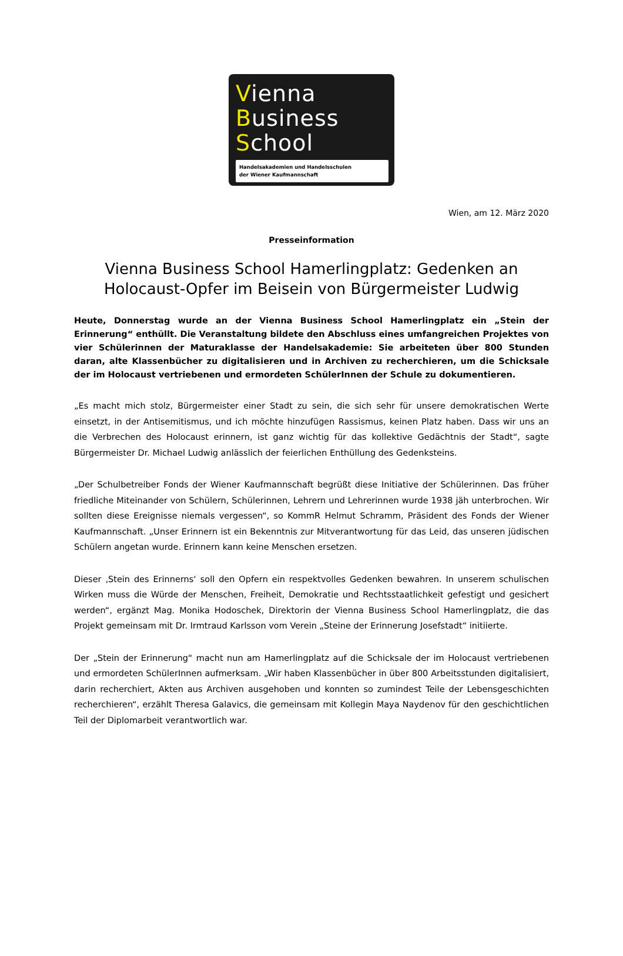Vienna
Business
School
Handelsakademien und Handelsschulen
der Wiener Kaufmannschaft
Wien, am 12. März 2020
Presseinformation
Vienna Business School Hamerlingplatz: Gedenken an Holocaust-Opfer im Beisein von Bürgermeister Ludwig
Heute, Donnerstag wurde an der Vienna Business School Hamerlingplatz ein „Stein der Erinnerung“ enthüllt. Die Veranstaltung bildete den Abschluss eines umfangreichen Projektes von vier Schülerinnen der Maturaklasse der Handelsakademie: Sie arbeiteten über 800 Stunden daran, alte Klassenbücher zu digitalisieren und in Archiven zu recherchieren, um die Schicksale der im Holocaust vertriebenen und ermordeten SchülerInnen der Schule zu dokumentieren.
„Es macht mich stolz, Bürgermeister einer Stadt zu sein, die sich sehr für unsere demokratischen Werte einsetzt, in der Antisemitismus, und ich möchte hinzufügen Rassismus, keinen Platz haben. Dass wir uns an die Verbrechen des Holocaust erinnern, ist ganz wichtig für das kollektive Gedächtnis der Stadt“, sagte Bürgermeister Dr. Michael Ludwig anlässlich der feierlichen Enthüllung des Gedenksteins.
„Der Schulbetreiber Fonds der Wiener Kaufmannschaft begrüßt diese Initiative der Schülerinnen. Das früher friedliche Miteinander von Schülern, Schülerinnen, Lehrern und Lehrerinnen wurde 1938 jäh unterbrochen. Wir sollten diese Ereignisse niemals vergessen“, so KommR Helmut Schramm, Präsident des Fonds der Wiener Kaufmannschaft. „Unser Erinnern ist ein Bekenntnis zur Mitverantwortung für das Leid, das unseren jüdischen Schülern angetan wurde. Erinnern kann keine Menschen ersetzen.
Dieser ‚Stein des Erinnerns‘ soll den Opfern ein respektvolles Gedenken bewahren. In unserem schulischen Wirken muss die Würde der Menschen, Freiheit, Demokratie und Rechtsstaatlichkeit gefestigt und gesichert werden“, ergänzt Mag. Monika Hodoschek, Direktorin der Vienna Business School Hamerlingplatz, die das Projekt gemeinsam mit Dr. Irmtraud Karlsson vom Verein „Steine der Erinnerung Josefstadt“ initiierte.
Der „Stein der Erinnerung“ macht nun am Hamerlingplatz auf die Schicksale der im Holocaust vertriebenen und ermordeten SchülerInnen aufmerksam. „Wir haben Klassenbücher in über 800 Arbeitsstunden digitalisiert, darin recherchiert, Akten aus Archiven ausgehoben und konnten so zumindest Teile der Lebensgeschichten recherchieren“, erzählt Theresa Galavics, die gemeinsam mit Kollegin Maya Naydenov für den geschichtlichen Teil der Diplomarbeit verantwortlich war.